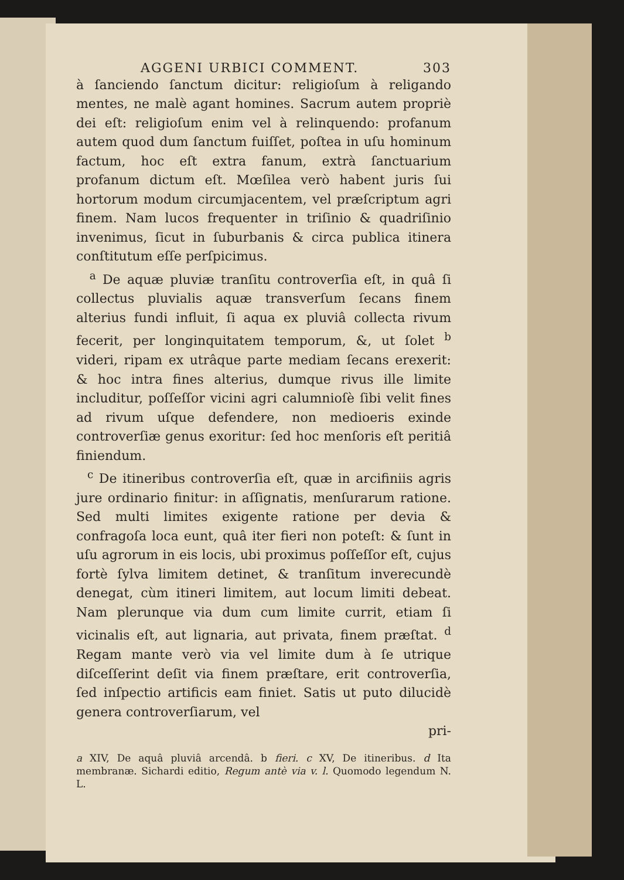AGGENI URBICI COMMENT. 303
à ſanciendo ſanctum dicitur: religioſum à religando mentes, ne malè agant homines. Sacrum autem propriè dei eſt: religioſum enim vel à relinquendo: profanum autem quod dum ſanctum fuiſſet, poſtea in uſu hominum factum, hoc eſt extra fanum, extrà ſanctuarium profanum dictum eſt. Mœſilea verò habent juris ſui hortorum modum circumjacentem, vel præſcriptum agri finem. Nam lucos frequenter in triſinio & quadriſinio invenimus, ſicut in ſuburbanis & circa publica itinera conſtitutum eſſe perſpicimus.
<sup>a</sup> De aquæ pluviæ tranſitu controverſia eſt, in quâ ſi collectus pluvialis aquæ transverſum ſecans finem alterius fundi influit, ſi aqua ex pluviâ collecta rivum fecerit, per longinquitatem temporum, &, ut ſolet <sup>b</sup> videri, ripam ex utrâque parte mediam ſecans erexerit: & hoc intra fines alterius, dumque rivus ille limite includitur, poſſeſſor vicini agri calumnioſè ſibi velit fines ad rivum uſque defendere, non medioeris exinde controverſiæ genus exoritur: ſed hoc menſoris eſt peritiâ finiendum.
<sup>c</sup> De itineribus controverſia eſt, quæ in arcifiniis agris jure ordinario finitur: in aſſignatis, menſurarum ratione. Sed multi limites exigente ratione per devia & confragoſa loca eunt, quâ iter fieri non poteſt: & ſunt in uſu agrorum in eis locis, ubi proximus poſſeſſor eſt, cujus fortè ſylva limitem detinet, & tranſitum inverecundè denegat, cùm itineri limitem, aut locum limiti debeat. Nam plerunque via dum cum limite currit, etiam ſi vicinalis eſt, aut lignaria, aut privata, finem præſtat. <sup>d</sup> Regam mante verò via vel limite dum à ſe utrique diſceſſerint deſit via finem præſtare, erit controverſia, ſed inſpectio artificis eam finiet. Satis ut puto dilucidè genera controverſiarum, vel
pri-
a XIV, De aquâ pluviâ arcendâ. b fieri. c XV, De itineribus. d Ita membranæ. Sichardi editio, Regum antè via v. l. Quomodo legendum N. L.